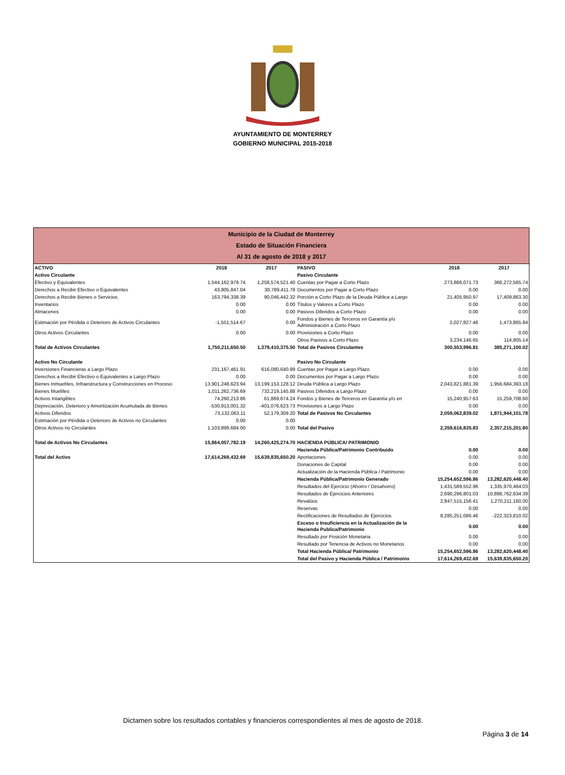AYUNTAMIENTO DE MONTERREY
GOBIERNO MUNICIPAL 2015-2018
Municipio de la Ciudad de Monterrey
Estado de Situación Financiera
Al 31 de agosto de 2018 y 2017
| ACTIVO | 2018 | 2017 | PASIVO | 2018 | 2017 |
| --- | --- | --- | --- | --- | --- |
| Activo Circulante | | | Pasivo Circulante | | |
| Efectivo y Equivalentes | 1,544,162,979.74 | 1,258,574,521.40 | Cuentas por Pagar a Corto Plazo | 273,886,071.73 | 366,272,565.74 |
| Derechos a Recibir Efectivo o Equivalentes | 43,805,847.04 | 30,789,411.78 | Documentos por Pagar a Corto Plazo | 0.00 | 0.00 |
| Derechos a Recibir Bienes o Servicios | 163,794,338.39 | 90,046,442.32 | Porción a Corto Plazo de la Deuda Pública a Largo | 21,405,950.97 | 17,409,863.30 |
| Inventarios | 0.00 | 0.00 | Títulos y Valores a Corto Plazo | 0.00 | 0.00 |
| Almacenes | 0.00 | 0.00 | Pasivos Diferidos a Corto Plazo | 0.00 | 0.00 |
| Estimación por Pérdida o Deterioro de Activos Circulantes | -1,551,514.67 | 0.00 | Fondos y Bienes de Terceros en Garantía y/o Administración a Corto Plazo | 2,027,827.46 | 1,473,865.84 |
| Otros Activos Circulantes | 0.00 | 0.00 | Provisiones a Corto Plazo | 0.00 | 0.00 |
| | | | Otros Pasivos a Corto Plazo | 3,234,146.65 | 114,805.14 |
| Total de Activos Circulantes | 1,750,211,650.50 | 1,379,410,375.50 | Total de Pasivos Circulantes | 300,553,996.81 | 385,271,100.02 |
| Activo No Circulante | | | Pasivo No Circulante | | |
| Inversiones Financieras a Largo Plazo | 231,167,461.91 | 616,080,640.99 | Cuentas por Pagar a Largo Plazo | 0.00 | 0.00 |
| Derechos a Recibir Efectivo o Equivalentes a Largo Plazo | 0.00 | 0.00 | Documentos por Pagar a Largo Plazo | 0.00 | 0.00 |
| Bienes Inmuebles, Infraestructura y Construcciones en Proceso | 13,901,248,623.94 | 13,199,153,128.12 | Deuda Pública a Largo Plazo | 2,043,821,881.39 | 1,956,684,393.18 |
| Bienes Muebles | 1,011,262,736.69 | 732,219,145.88 | Pasivos Diferidos a Largo Plazo | 0.00 | 0.00 |
| Activos Intangibles | 74,260,213.86 | 61,869,674.24 | Fondos y Bienes de Terceros en Garantía y/o en | 15,240,957.63 | 15,259,708.60 |
| Depreciación, Deterioro y Amortización Acumulada de Bienes | -530,913,001.32 | -401,076,623.73 | Provisiones a Largo Plazo | 0.00 | 0.00 |
| Activos Diferidos | 73,132,063.11 | 52,179,309.20 | Total de Pasivos No Circulantes | 2,059,062,839.02 | 1,971,944,101.78 |
| Estimación por Pérdida o Deterioro de Activos no Circulantes | 0.00 | 0.00 | | | |
| Otros Activos no Circulantes | 1,103,899,684.00 | 0.00 | Total del Pasivo | 2,359,616,835.83 | 2,357,215,201.80 |
| Total de Activos No Circulantes | 15,864,057,782.19 | 14,260,425,274.70 | HACIENDA PÚBLICA/ PATRIMONIO | | |
| | | | Hacienda Pública/Patrimonio Contribuido | 0.00 | 0.00 |
| Total del Activo | 17,614,269,432.69 | 15,639,835,650.20 | Aportaciones | 0.00 | 0.00 |
| | | | Donaciones de Capital | 0.00 | 0.00 |
| | | | Actualización de la Hacienda Pública / Patrimonio | 0.00 | 0.00 |
| | | | Hacienda Pública/Patrimonio Generado | 15,254,652,596.86 | 13,282,620,448.40 |
| | | | Resultados del Ejercicio (Ahorro / Desahorro) | 1,431,589,552.96 | 1,335,970,464.03 |
| | | | Resultados de Ejercicios Anteriores | 2,690,296,801.03 | 10,898,762,634.39 |
| | | | Revalúos | 2,847,515,156.41 | 1,270,211,160.00 |
| | | | Reservas | 0.00 | 0.00 |
| | | | Rectificaciones de Resultados de Ejercicios | 8,285,251,086.46 | -222,323,810.02 |
| | | | Exceso o Insuficiencia en la Actualización de la Hacienda Publica/Patrimonio | 0.00 | 0.00 |
| | | | Resultado por Posición Monetaria | 0.00 | 0.00 |
| | | | Resultado por Tenencia de Activos no Monetarios | 0.00 | 0.00 |
| | | | Total Hacienda Pública/ Patrimonio | 15,254,652,596.86 | 13,282,620,448.40 |
| | | | Total del Pasivo y Hacienda Pública / Patrimonio | 17,614,269,432.69 | 15,639,835,650.20 |
Dictamen sobre los resultados contables y financieros correspondientes al mes de agosto de 2018.
Página 3 de 14